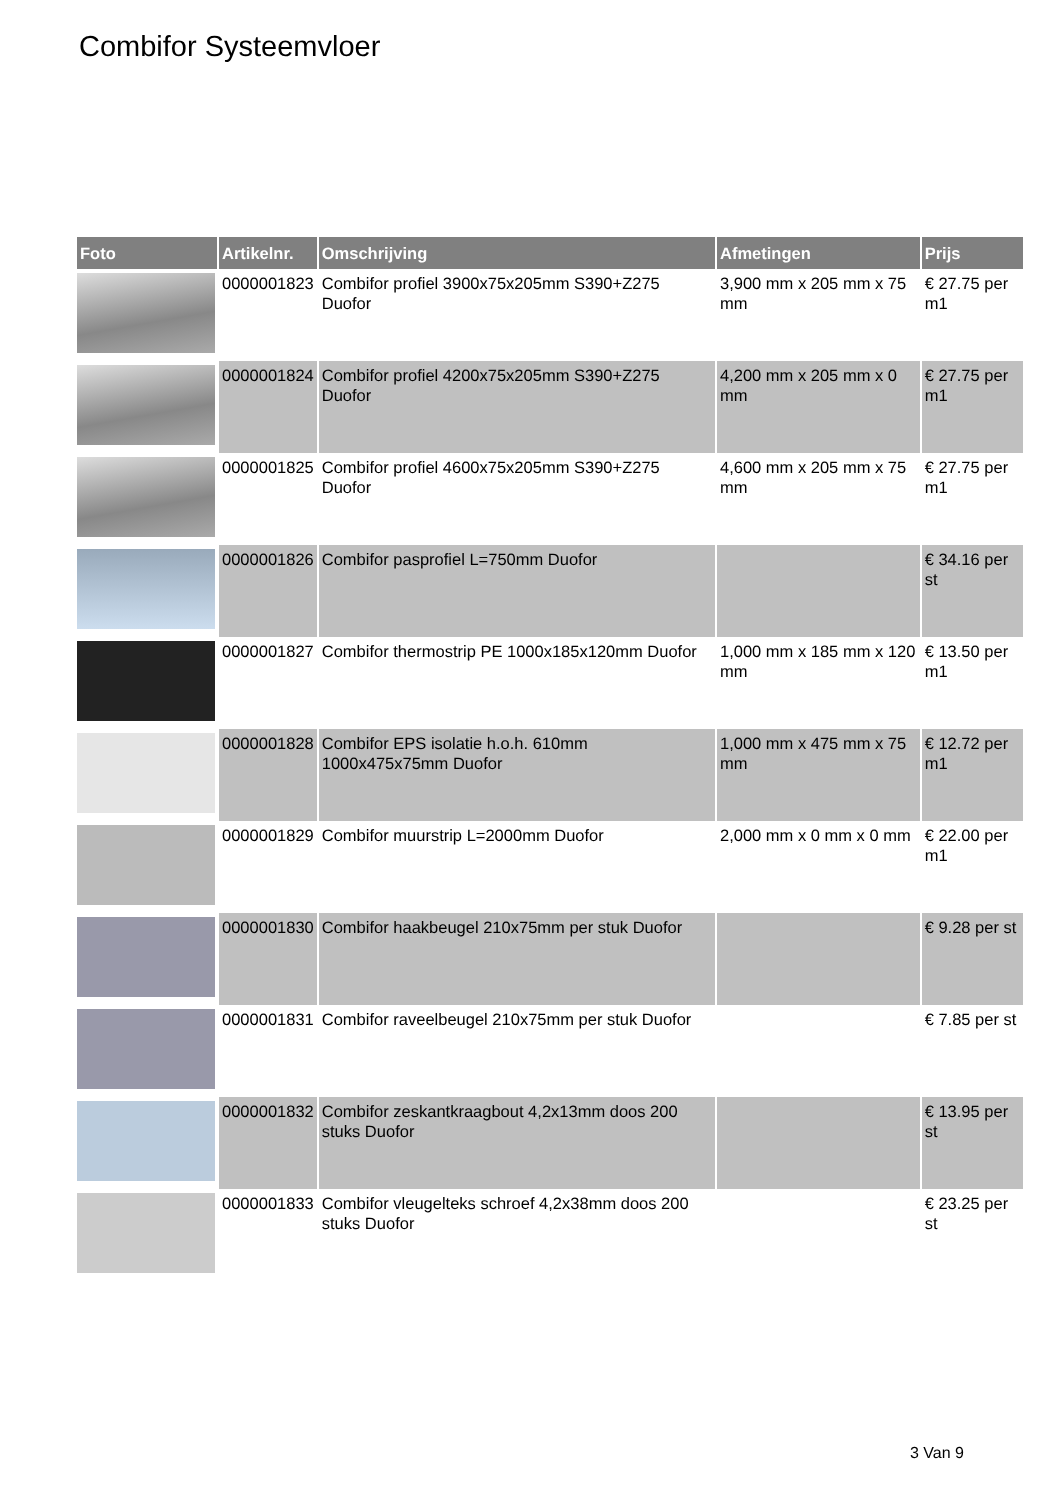Combifor Systeemvloer
| Foto | Artikelnr. | Omschrijving | Afmetingen | Prijs |
| --- | --- | --- | --- | --- |
| | 0000001823 | Combifor profiel 3900x75x205mm S390+Z275 Duofor | 3,900 mm x 205 mm x 75 mm | € 27.75 per m1 |
| | 0000001824 | Combifor profiel 4200x75x205mm S390+Z275 Duofor | 4,200 mm x 205 mm x 0 mm | € 27.75 per m1 |
| | 0000001825 | Combifor profiel 4600x75x205mm S390+Z275 Duofor | 4,600 mm x 205 mm x 75 mm | € 27.75 per m1 |
| | 0000001826 | Combifor pasprofiel L=750mm Duofor | | € 34.16 per st |
| | 0000001827 | Combifor thermostrip PE 1000x185x120mm Duofor | 1,000 mm x 185 mm x 120 mm | € 13.50 per m1 |
| | 0000001828 | Combifor EPS isolatie h.o.h. 610mm 1000x475x75mm Duofor | 1,000 mm x 475 mm x 75 mm | € 12.72 per m1 |
| | 0000001829 | Combifor muurstrip L=2000mm Duofor | 2,000 mm x 0 mm x 0 mm | € 22.00 per m1 |
| | 0000001830 | Combifor haakbeugel 210x75mm per stuk Duofor | | € 9.28 per st |
| | 0000001831 | Combifor raveelbeugel 210x75mm per stuk Duofor | | € 7.85 per st |
| | 0000001832 | Combifor zeskantkraagbout 4,2x13mm doos 200 stuks Duofor | | € 13.95 per st |
| | 0000001833 | Combifor vleugelteks schroef 4,2x38mm doos 200 stuks Duofor | | € 23.25 per st |
3 Van 9